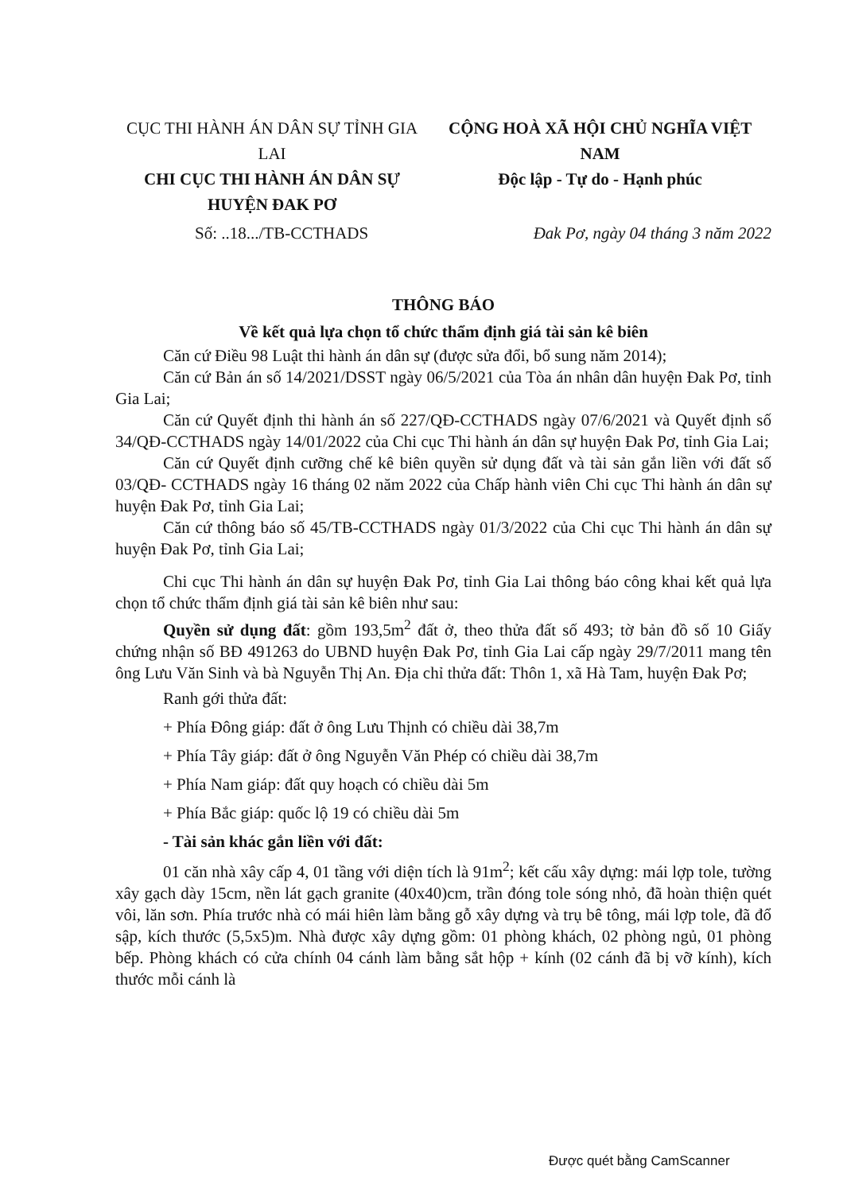CỤC THI HÀNH ÁN DÂN SỰ TỈNH GIA LAI
CHI CỤC THI HÀNH ÁN DÂN SỰ
HUYỆN ĐAK PƠ
CỘNG HOÀ XÃ HỘI CHỦ NGHĨA VIỆT NAM
Độc lập - Tự do - Hạnh phúc
Số: ..18.../TB-CCTHADS Đak Pơ, ngày 04 tháng 3 năm 2022
THÔNG BÁO
Về kết quả lựa chọn tổ chức thẩm định giá tài sản kê biên
Căn cứ Điều 98 Luật thi hành án dân sự (được sửa đổi, bổ sung năm 2014);
Căn cứ Bản án số 14/2021/DSST ngày 06/5/2021 của Tòa án nhân dân huyện Đak Pơ, tỉnh Gia Lai;
Căn cứ Quyết định thi hành án số 227/QĐ-CCTHADS ngày 07/6/2021 và Quyết định số 34/QĐ-CCTHADS ngày 14/01/2022 của Chi cục Thi hành án dân sự huyện Đak Pơ, tỉnh Gia Lai;
Căn cứ Quyết định cưỡng chế kê biên quyền sử dụng đất và tài sản gắn liền với đất số 03/QĐ- CCTHADS ngày 16 tháng 02 năm 2022 của Chấp hành viên Chi cục Thi hành án dân sự huyện Đak Pơ, tỉnh Gia Lai;
Căn cứ thông báo số 45/TB-CCTHADS ngày 01/3/2022 của Chi cục Thi hành án dân sự huyện Đak Pơ, tỉnh Gia Lai;
Chi cục Thi hành án dân sự huyện Đak Pơ, tỉnh Gia Lai thông báo công khai kết quả lựa chọn tổ chức thẩm định giá tài sản kê biên như sau:
Quyền sử dụng đất: gồm 193,5m<sup>2</sup> đất ở, theo thửa đất số 493; tờ bản đồ số 10 Giấy chứng nhận số BĐ 491263 do UBND huyện Đak Pơ, tỉnh Gia Lai cấp ngày 29/7/2011 mang tên ông Lưu Văn Sinh và bà Nguyễn Thị An. Địa chỉ thửa đất: Thôn 1, xã Hà Tam, huyện Đak Pơ;
Ranh gới thửa đất:
+ Phía Đông giáp: đất ở ông Lưu Thịnh có chiều dài 38,7m
+ Phía Tây giáp: đất ở ông Nguyễn Văn Phép có chiều dài 38,7m
+ Phía Nam giáp: đất quy hoạch có chiều dài 5m
+ Phía Bắc giáp: quốc lộ 19 có chiều dài 5m
- Tài sản khác gắn liền với đất:
01 căn nhà xây cấp 4, 01 tầng với diện tích là 91m<sup>2</sup>; kết cấu xây dựng: mái lợp tole, tường xây gạch dày 15cm, nền lát gạch granite (40x40)cm, trần đóng tole sóng nhỏ, đã hoàn thiện quét vôi, lăn sơn. Phía trước nhà có mái hiên làm bằng gỗ xây dựng và trụ bê tông, mái lợp tole, đã đổ sập, kích thước (5,5x5)m. Nhà được xây dựng gồm: 01 phòng khách, 02 phòng ngủ, 01 phòng bếp. Phòng khách có cửa chính 04 cánh làm bằng sắt hộp + kính (02 cánh đã bị vỡ kính), kích thước mỗi cánh là
Được quét bằng CamScanner